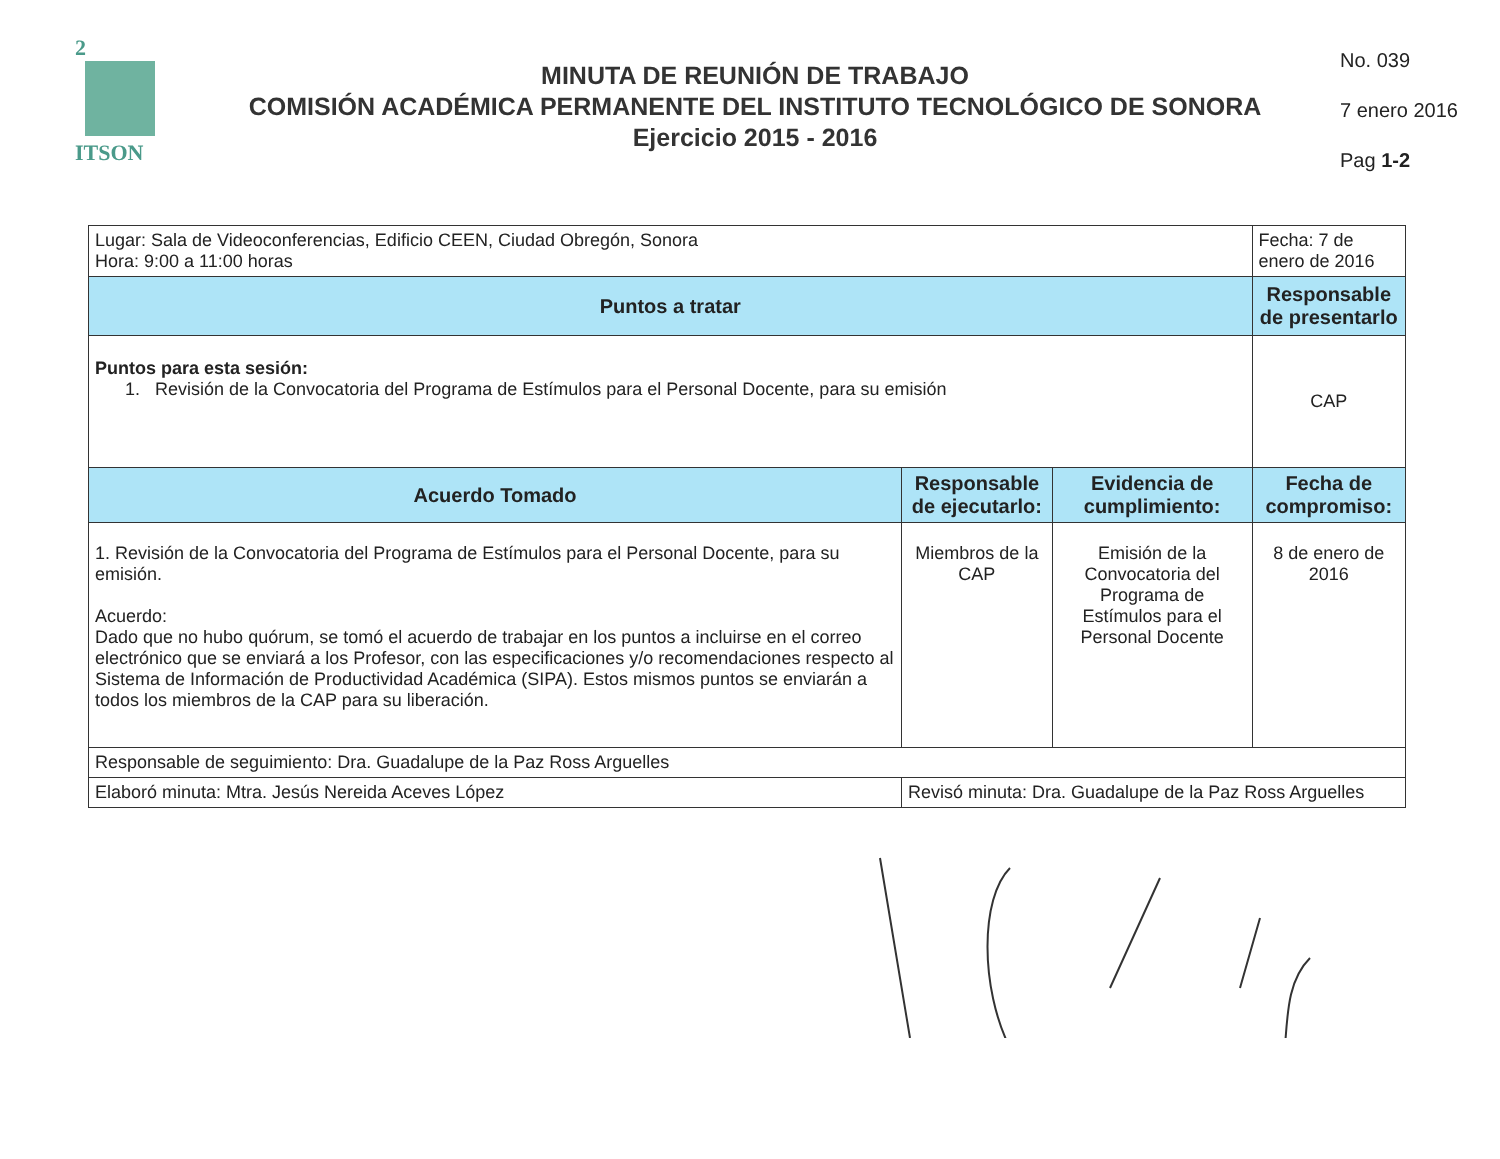2
ITSON
MINUTA DE REUNIÓN DE TRABAJO
COMISIÓN ACADÉMICA PERMANENTE DEL INSTITUTO TECNOLÓGICO DE SONORA
Ejercicio 2015 - 2016
No. 039
7 enero 2016
Pag 1-2
| Lugar: Sala de Videoconferencias, Edificio CEEN, Ciudad Obregón, Sonora Hora: 9:00 a 11:00 horas | | | Fecha: 7 de enero de 2016 |
| Puntos a tratar | | | Responsable de presentarlo |
| Puntos para esta sesión: 1. Revisión de la Convocatoria del Programa de Estímulos para el Personal Docente, para su emisión | | | CAP |
| Acuerdo Tomado | Responsable de ejecutarlo: | Evidencia de cumplimiento: | Fecha de compromiso: |
| 1. Revisión de la Convocatoria del Programa de Estímulos para el Personal Docente, para su emisión. Acuerdo: Dado que no hubo quórum, se tomó el acuerdo de trabajar en los puntos a incluirse en el correo electrónico que se enviará a los Profesor, con las especificaciones y/o recomendaciones respecto al Sistema de Información de Productividad Académica (SIPA). Estos mismos puntos se enviarán a todos los miembros de la CAP para su liberación. | Miembros de la CAP | Emisión de la Convocatoria del Programa de Estímulos para el Personal Docente | 8 de enero de 2016 |
| Responsable de seguimiento: Dra. Guadalupe de la Paz Ross Arguelles | | | |
| Elaboró minuta: Mtra. Jesús Nereida Aceves López | Revisó minuta: Dra. Guadalupe de la Paz Ross Arguelles | | |